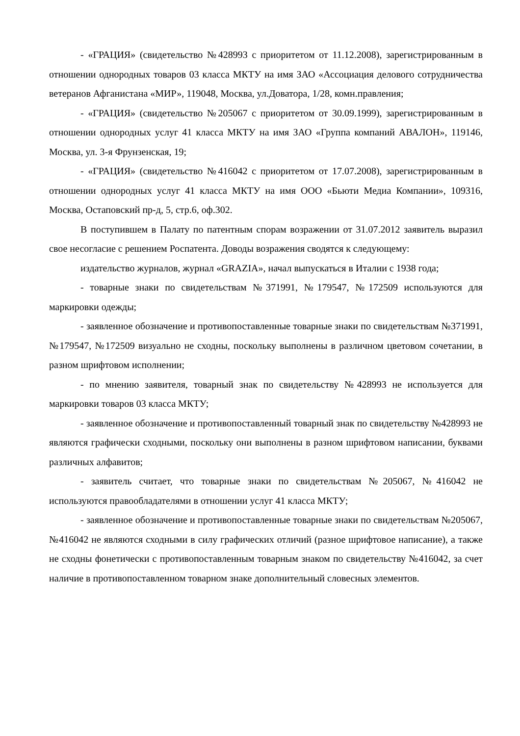- «ГРАЦИЯ» (свидетельство №428993 с приоритетом от 11.12.2008), зарегистрированным в отношении однородных товаров 03 класса МКТУ на имя ЗАО «Ассоциация делового сотрудничества ветеранов Афганистана «МИР», 119048, Москва, ул.Доватора, 1/28, комн.правления;
- «ГРАЦИЯ» (свидетельство №205067 с приоритетом от 30.09.1999), зарегистрированным в отношении однородных услуг 41 класса МКТУ на имя ЗАО «Группа компаний АВАЛОН», 119146, Москва, ул. 3-я Фрунзенская, 19;
- «ГРАЦИЯ» (свидетельство №416042 с приоритетом от 17.07.2008), зарегистрированным в отношении однородных услуг 41 класса МКТУ на имя ООО «Бьюти Медиа Компании», 109316, Москва, Остаповский пр-д, 5, стр.6, оф.302.
В поступившем в Палату по патентным спорам возражении от 31.07.2012 заявитель выразил свое несогласие с решением Роспатента. Доводы возражения сводятся к следующему:
издательство журналов, журнал «GRAZIA», начал выпускаться в Италии с 1938 года;
- товарные знаки по свидетельствам №371991, №179547, №172509 используются для маркировки одежды;
- заявленное обозначение и противопоставленные товарные знаки по свидетельствам №371991, №179547, №172509 визуально не сходны, поскольку выполнены в различном цветовом сочетании, в разном шрифтовом исполнении;
- по мнению заявителя, товарный знак по свидетельству №428993 не используется для маркировки товаров 03 класса МКТУ;
- заявленное обозначение и противопоставленный товарный знак по свидетельству №428993 не являются графически сходными, поскольку они выполнены в разном шрифтовом написании, буквами различных алфавитов;
- заявитель считает, что товарные знаки по свидетельствам №205067, №416042 не используются правообладателями в отношении услуг 41 класса МКТУ;
- заявленное обозначение и противопоставленные товарные знаки по свидетельствам №205067, №416042 не являются сходными в силу графических отличий (разное шрифтовое написание), а также не сходны фонетически с противопоставленным товарным знаком по свидетельству №416042, за счет наличие в противопоставленном товарном знаке дополнительный словесных элементов.